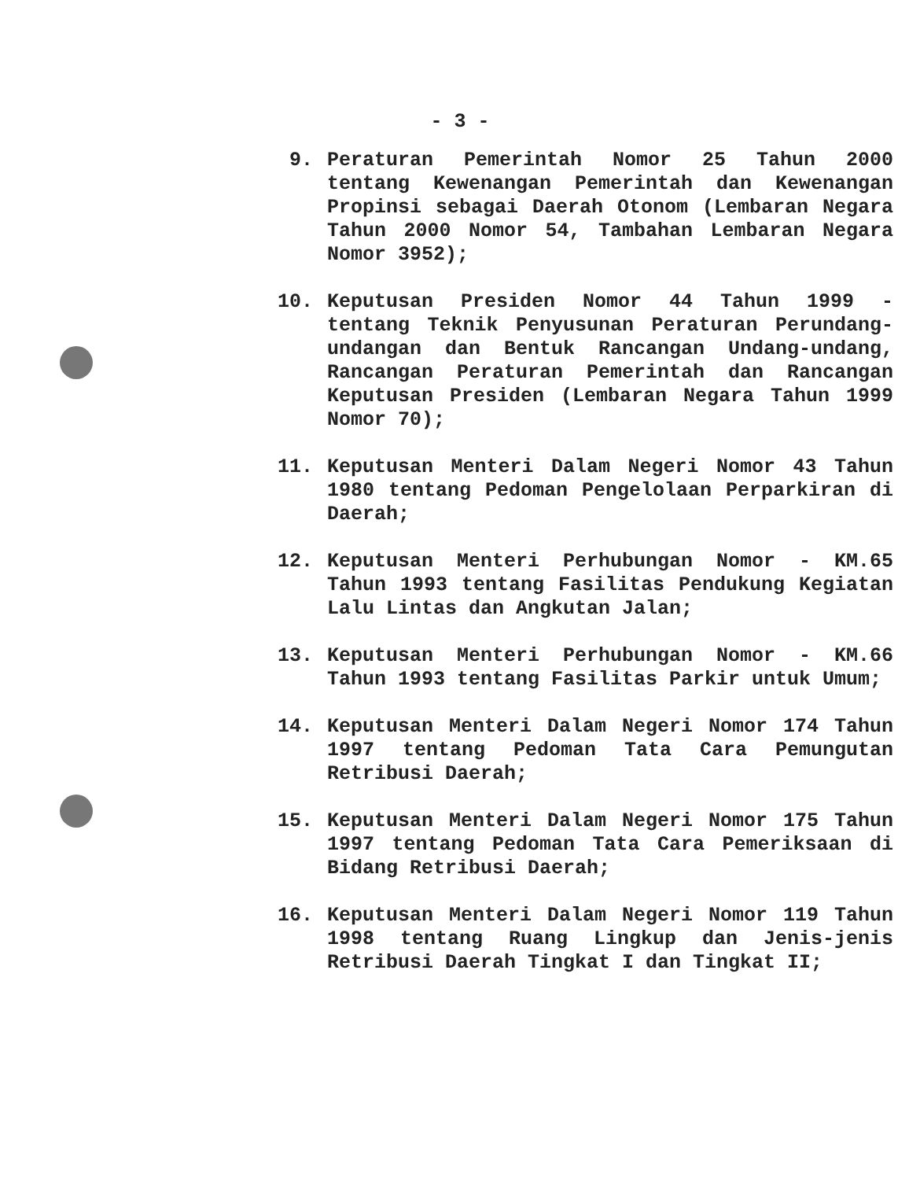- 3 -
9. Peraturan Pemerintah Nomor 25 Tahun 2000 tentang Kewenangan Pemerintah dan Kewenangan Propinsi sebagai Daerah Otonom (Lembaran Negara Tahun 2000 Nomor 54, Tambahan Lembaran Negara Nomor 3952);
10. Keputusan Presiden Nomor 44 Tahun 1999 - tentang Teknik Penyusunan Peraturan Perundang-undangan dan Bentuk Rancangan Undang-undang, Rancangan Peraturan Pemerintah dan Rancangan Keputusan Presiden (Lembaran Negara Tahun 1999 Nomor 70);
11. Keputusan Menteri Dalam Negeri Nomor 43 Tahun 1980 tentang Pedoman Pengelolaan Perparkiran di Daerah;
12. Keputusan Menteri Perhubungan Nomor - KM.65 Tahun 1993 tentang Fasilitas Pendukung Kegiatan Lalu Lintas dan Angkutan Jalan;
13. Keputusan Menteri Perhubungan Nomor - KM.66 Tahun 1993 tentang Fasilitas Parkir untuk Umum;
14. Keputusan Menteri Dalam Negeri Nomor 174 Tahun 1997 tentang Pedoman Tata Cara Pemungutan Retribusi Daerah;
15. Keputusan Menteri Dalam Negeri Nomor 175 Tahun 1997 tentang Pedoman Tata Cara Pemeriksaan di Bidang Retribusi Daerah;
16. Keputusan Menteri Dalam Negeri Nomor 119 Tahun 1998 tentang Ruang Lingkup dan Jenis-jenis Retribusi Daerah Tingkat I dan Tingkat II;